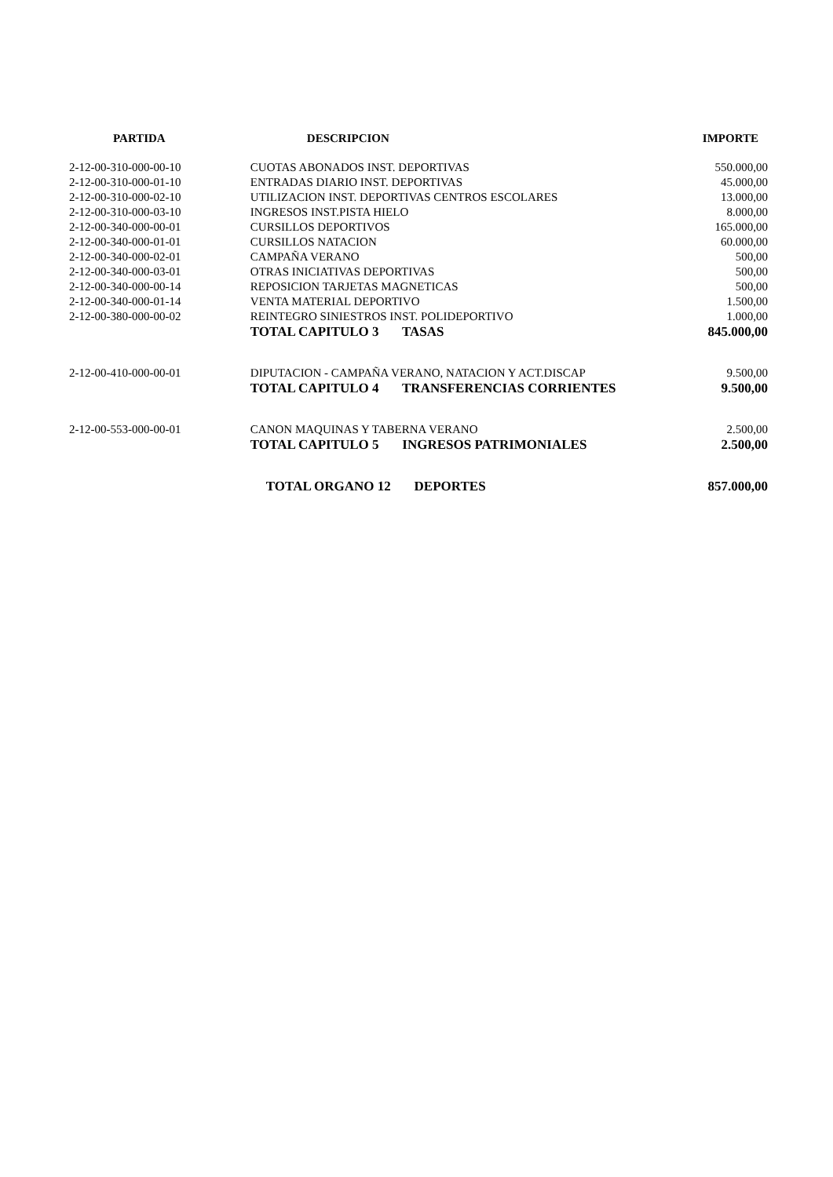| PARTIDA | DESCRIPCION | IMPORTE |
| --- | --- | --- |
| 2-12-00-310-000-00-10 | CUOTAS ABONADOS INST. DEPORTIVAS | 550.000,00 |
| 2-12-00-310-000-01-10 | ENTRADAS DIARIO INST. DEPORTIVAS | 45.000,00 |
| 2-12-00-310-000-02-10 | UTILIZACION INST. DEPORTIVAS CENTROS ESCOLARES | 13.000,00 |
| 2-12-00-310-000-03-10 | INGRESOS INST.PISTA HIELO | 8.000,00 |
| 2-12-00-340-000-00-01 | CURSILLOS DEPORTIVOS | 165.000,00 |
| 2-12-00-340-000-01-01 | CURSILLOS NATACION | 60.000,00 |
| 2-12-00-340-000-02-01 | CAMPAÑA VERANO | 500,00 |
| 2-12-00-340-000-03-01 | OTRAS INICIATIVAS DEPORTIVAS | 500,00 |
| 2-12-00-340-000-00-14 | REPOSICION TARJETAS MAGNETICAS | 500,00 |
| 2-12-00-340-000-01-14 | VENTA MATERIAL DEPORTIVO | 1.500,00 |
| 2-12-00-380-000-00-02 | REINTEGRO SINIESTROS INST. POLIDEPORTIVO | 1.000,00 |
| | TOTAL CAPITULO 3 TASAS | 845.000,00 |
| 2-12-00-410-000-00-01 | DIPUTACION - CAMPAÑA VERANO, NATACION Y ACT.DISCAP | 9.500,00 |
| | TOTAL CAPITULO 4 TRANSFERENCIAS CORRIENTES | 9.500,00 |
| 2-12-00-553-000-00-01 | CANON MAQUINAS Y TABERNA VERANO | 2.500,00 |
| | TOTAL CAPITULO 5 INGRESOS PATRIMONIALES | 2.500,00 |
| | TOTAL ORGANO 12 DEPORTES | 857.000,00 |